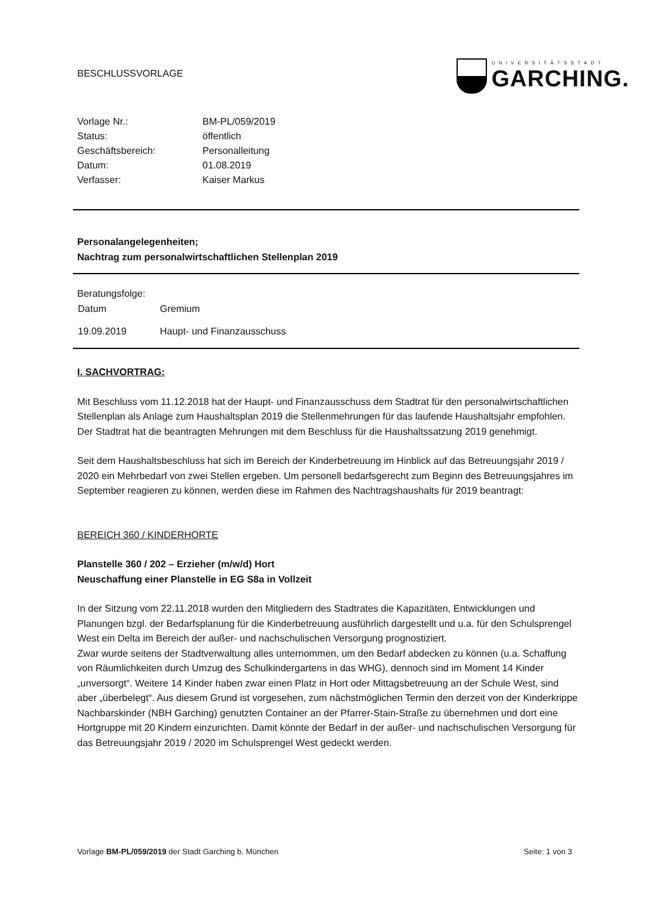BESCHLUSSVORLAGE
UNIVERSITÄTSSTADT
GARCHING.
| Vorlage Nr.: | BM-PL/059/2019 |
| Status: | öffentlich |
| Geschäftsbereich: | Personalleitung |
| Datum: | 01.08.2019 |
| Verfasser: | Kaiser Markus |
Personalangelegenheiten;
Nachtrag zum personalwirtschaftlichen Stellenplan 2019
Beratungsfolge:
| Datum | Gremium |
| 19.09.2019 | Haupt- und Finanzausschuss |
I. SACHVORTRAG:
Mit Beschluss vom 11.12.2018 hat der Haupt- und Finanzausschuss dem Stadtrat für den personalwirtschaftlichen Stellenplan als Anlage zum Haushaltsplan 2019 die Stellenmehrungen für das laufende Haushaltsjahr empfohlen. Der Stadtrat hat die beantragten Mehrungen mit dem Beschluss für die Haushaltssatzung 2019 genehmigt.
Seit dem Haushaltsbeschluss hat sich im Bereich der Kinderbetreuung im Hinblick auf das Betreuungsjahr 2019 / 2020 ein Mehrbedarf von zwei Stellen ergeben. Um personell bedarfsgerecht zum Beginn des Betreuungsjahres im September reagieren zu können, werden diese im Rahmen des Nachtragshaushalts für 2019 beantragt:
BEREICH 360 / KINDERHORTE
Planstelle 360 / 202 – Erzieher (m/w/d) Hort
Neuschaffung einer Planstelle in EG S8a in Vollzeit
In der Sitzung vom 22.11.2018 wurden den Mitgliedern des Stadtrates die Kapazitäten, Entwicklungen und Planungen bzgl. der Bedarfsplanung für die Kinderbetreuung ausführlich dargestellt und u.a. für den Schulsprengel West ein Delta im Bereich der außer- und nachschulischen Versorgung prognostiziert.
Zwar wurde seitens der Stadtverwaltung alles unternommen, um den Bedarf abdecken zu können (u.a. Schaffung von Räumlichkeiten durch Umzug des Schulkindergartens in das WHG), dennoch sind im Moment 14 Kinder „unversorgt“. Weitere 14 Kinder haben zwar einen Platz in Hort oder Mittagsbetreuung an der Schule West, sind aber „überbelegt“. Aus diesem Grund ist vorgesehen, zum nächstmöglichen Termin den derzeit von der Kinderkrippe Nachbarskinder (NBH Garching) genutzten Container an der Pfarrer-Stain-Straße zu übernehmen und dort eine Hortgruppe mit 20 Kindern einzurichten. Damit könnte der Bedarf in der außer- und nachschulischen Versorgung für das Betreuungsjahr 2019 / 2020 im Schulsprengel West gedeckt werden.
Vorlage BM-PL/059/2019 der Stadt Garching b. München Seite: 1 von 3